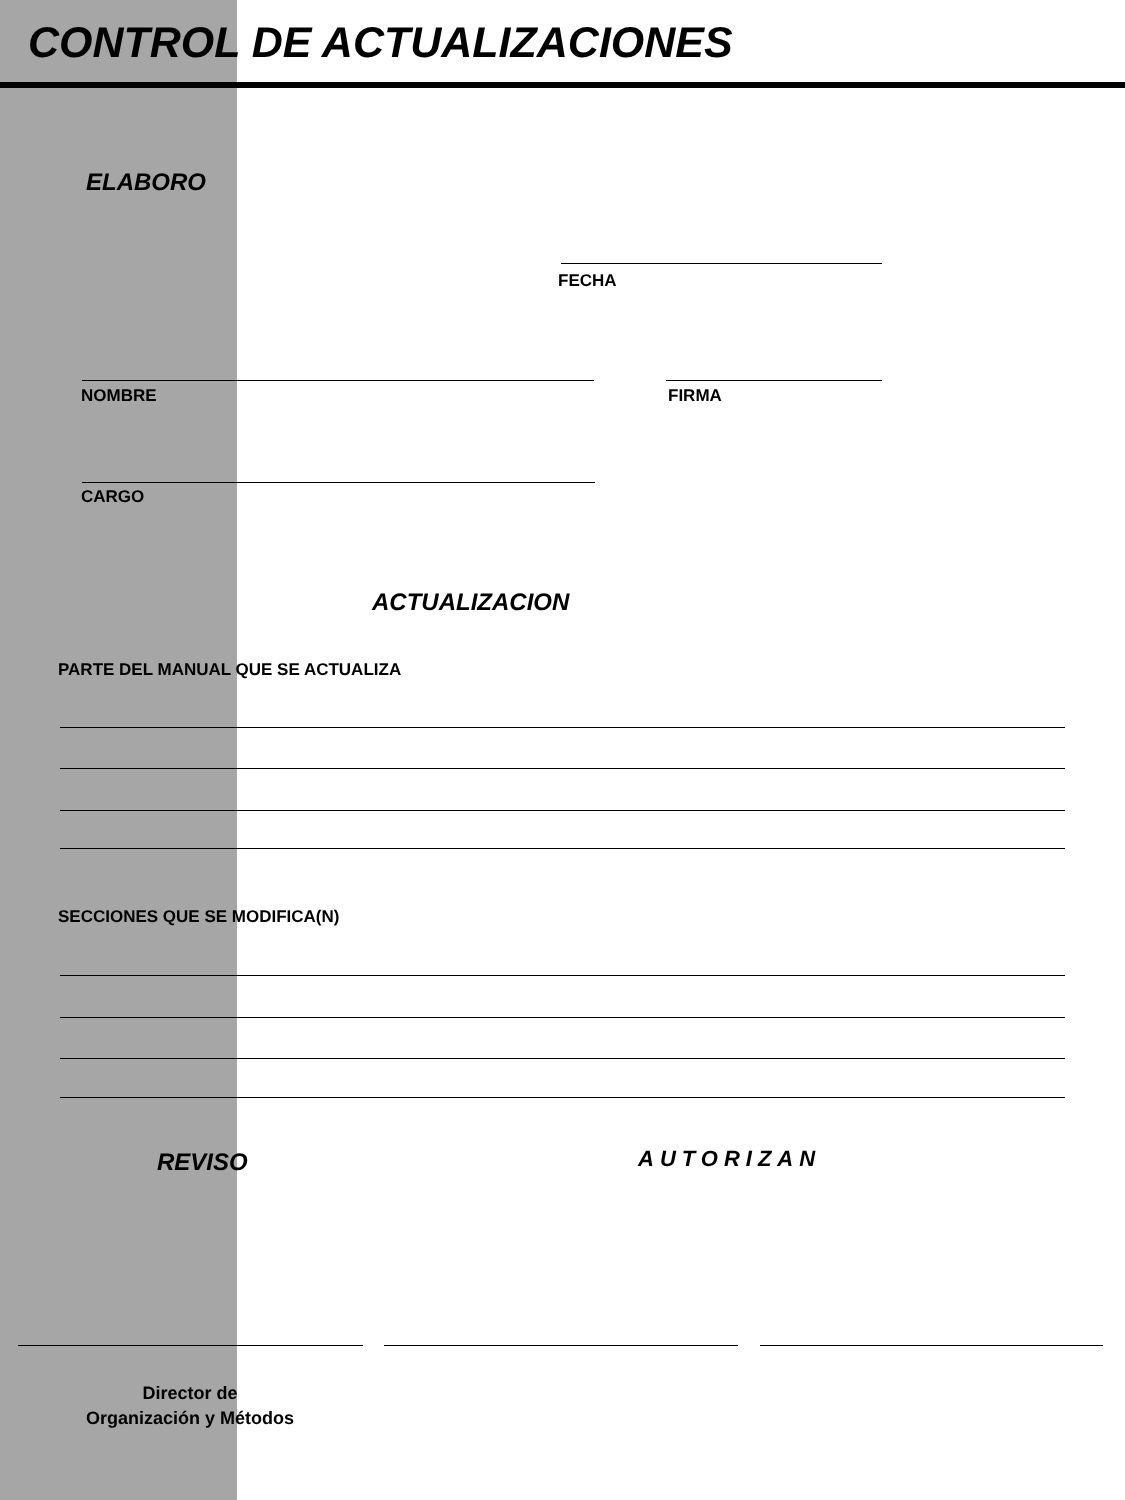CONTROL DE ACTUALIZACIONES
ELABORO
FECHA
NOMBRE FIRMA
CARGO
ACTUALIZACION
PARTE DEL MANUAL QUE SE ACTUALIZA
SECCIONES QUE SE MODIFICA(N)
REVISO AUTORIZAN
Director de
Organización y Métodos